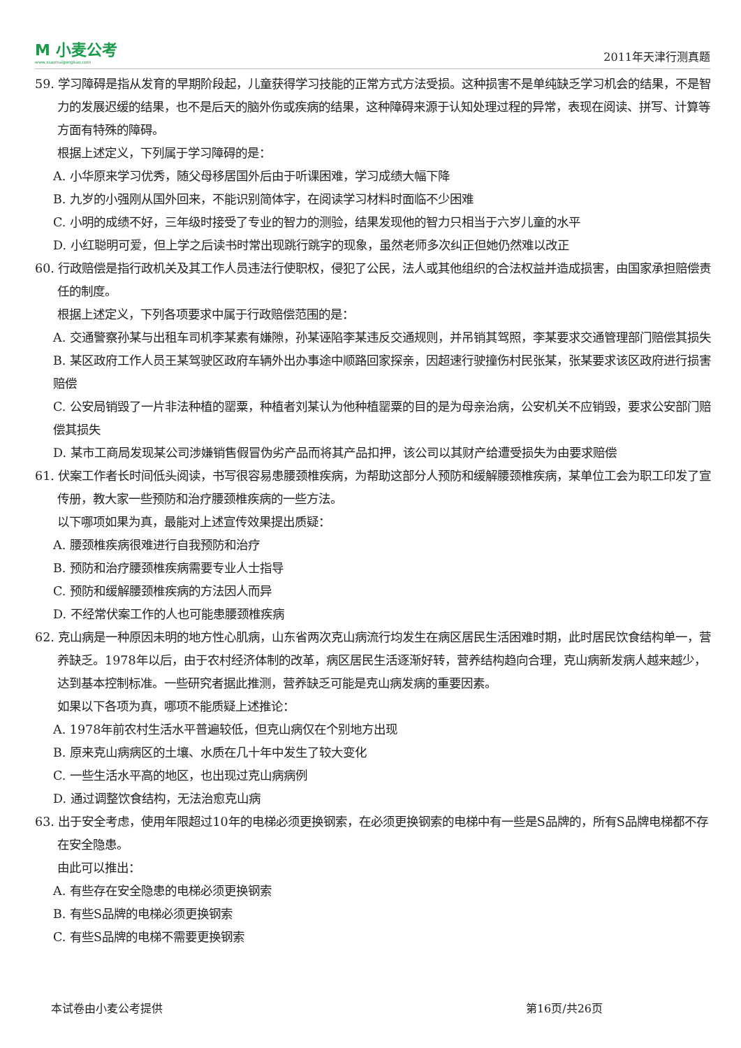M 小麦公考
www.xiaomaigongkao.com
2011年天津行测真题
59. 学习障碍是指从发育的早期阶段起，儿童获得学习技能的正常方式方法受损。这种损害不是单纯缺乏学习机会的结果，不是智力的发展迟缓的结果，也不是后天的脑外伤或疾病的结果，这种障碍来源于认知处理过程的异常，表现在阅读、拼写、计算等方面有特殊的障碍。
根据上述定义，下列属于学习障碍的是：
A. 小华原来学习优秀，随父母移居国外后由于听课困难，学习成绩大幅下降
B. 九岁的小强刚从国外回来，不能识别简体字，在阅读学习材料时面临不少困难
C. 小明的成绩不好，三年级时接受了专业的智力的测验，结果发现他的智力只相当于六岁儿童的水平
D. 小红聪明可爱，但上学之后读书时常出现跳行跳字的现象，虽然老师多次纠正但她仍然难以改正
60. 行政赔偿是指行政机关及其工作人员违法行使职权，侵犯了公民，法人或其他组织的合法权益并造成损害，由国家承担赔偿责任的制度。
根据上述定义，下列各项要求中属于行政赔偿范围的是：
A. 交通警察孙某与出租车司机李某素有嫌隙，孙某诬陷李某违反交通规则，并吊销其驾照，李某要求交通管理部门赔偿其损失
B. 某区政府工作人员王某驾驶区政府车辆外出办事途中顺路回家探亲，因超速行驶撞伤村民张某，张某要求该区政府进行损害赔偿
C. 公安局销毁了一片非法种植的罂粟，种植者刘某认为他种植罂粟的目的是为母亲治病，公安机关不应销毁，要求公安部门赔偿其损失
D. 某市工商局发现某公司涉嫌销售假冒伪劣产品而将其产品扣押，该公司以其财产给遭受损失为由要求赔偿
61. 伏案工作者长时间低头阅读，书写很容易患腰颈椎疾病，为帮助这部分人预防和缓解腰颈椎疾病，某单位工会为职工印发了宣传册，教大家一些预防和治疗腰颈椎疾病的一些方法。
以下哪项如果为真，最能对上述宣传效果提出质疑：
A. 腰颈椎疾病很难进行自我预防和治疗
B. 预防和治疗腰颈椎疾病需要专业人士指导
C. 预防和缓解腰颈椎疾病的方法因人而异
D. 不经常伏案工作的人也可能患腰颈椎疾病
62. 克山病是一种原因未明的地方性心肌病，山东省两次克山病流行均发生在病区居民生活困难时期，此时居民饮食结构单一，营养缺乏。1978年以后，由于农村经济体制的改革，病区居民生活逐渐好转，营养结构趋向合理，克山病新发病人越来越少，达到基本控制标准。一些研究者据此推测，营养缺乏可能是克山病发病的重要因素。
如果以下各项为真，哪项不能质疑上述推论：
A. 1978年前农村生活水平普遍较低，但克山病仅在个别地方出现
B. 原来克山病病区的土壤、水质在几十年中发生了较大变化
C. 一些生活水平高的地区，也出现过克山病病例
D. 通过调整饮食结构，无法治愈克山病
63. 出于安全考虑，使用年限超过10年的电梯必须更换钢索，在必须更换钢索的电梯中有一些是S品牌的，所有S品牌电梯都不存在安全隐患。
由此可以推出：
A. 有些存在安全隐患的电梯必须更换钢索
B. 有些S品牌的电梯必须更换钢索
C. 有些S品牌的电梯不需要更换钢索
本试卷由小麦公考提供 第16页/共26页